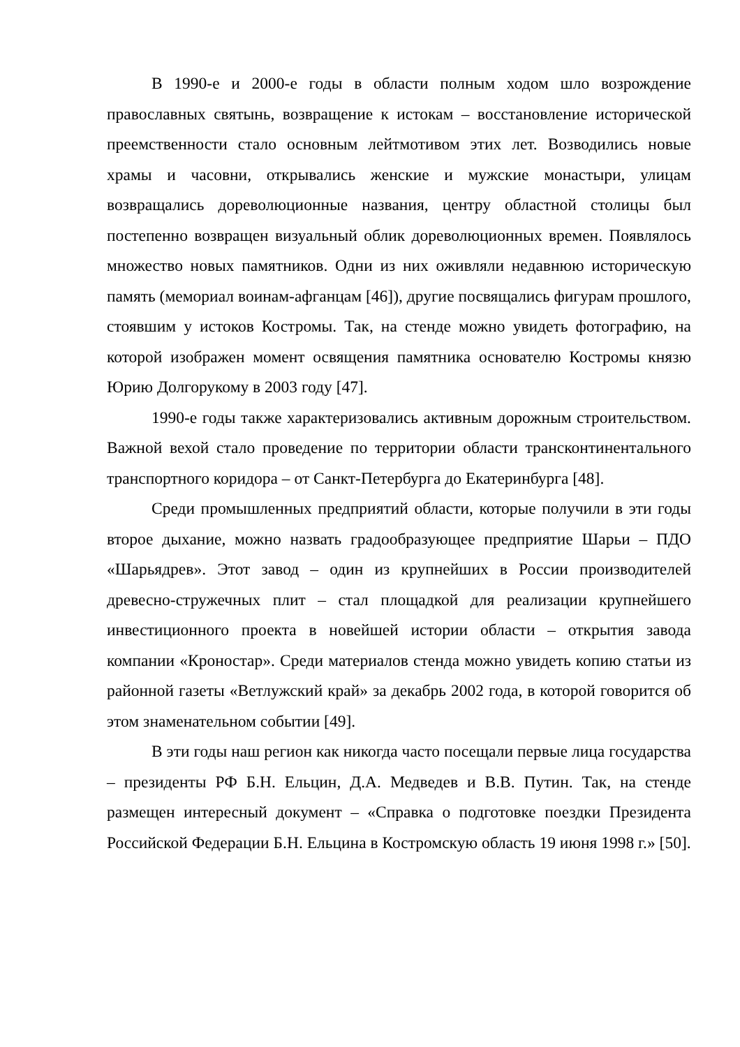В 1990-е и 2000-е годы в области полным ходом шло возрождение православных святынь, возвращение к истокам – восстановление исторической преемственности стало основным лейтмотивом этих лет. Возводились новые храмы и часовни, открывались женские и мужские монастыри, улицам возвращались дореволюционные названия, центру областной столицы был постепенно возвращен визуальный облик дореволюционных времен. Появлялось множество новых памятников. Одни из них оживляли недавнюю историческую память (мемориал воинам-афганцам [46]), другие посвящались фигурам прошлого, стоявшим у истоков Костромы. Так, на стенде можно увидеть фотографию, на которой изображен момент освящения памятника основателю Костромы князю Юрию Долгорукому в 2003 году [47].
1990-е годы также характеризовались активным дорожным строительством. Важной вехой стало проведение по территории области трансконтинентального транспортного коридора – от Санкт-Петербурга до Екатеринбурга [48].
Среди промышленных предприятий области, которые получили в эти годы второе дыхание, можно назвать градообразующее предприятие Шарьи – ПДО «Шарьядрев». Этот завод – один из крупнейших в России производителей древесно-стружечных плит – стал площадкой для реализации крупнейшего инвестиционного проекта в новейшей истории области – открытия завода компании «Кроностар». Среди материалов стенда можно увидеть копию статьи из районной газеты «Ветлужский край» за декабрь 2002 года, в которой говорится об этом знаменательном событии [49].
В эти годы наш регион как никогда часто посещали первые лица государства – президенты РФ Б.Н. Ельцин, Д.А. Медведев и В.В. Путин. Так, на стенде размещен интересный документ – «Справка о подготовке поездки Президента Российской Федерации Б.Н. Ельцина в Костромскую область 19 июня 1998 г.» [50].